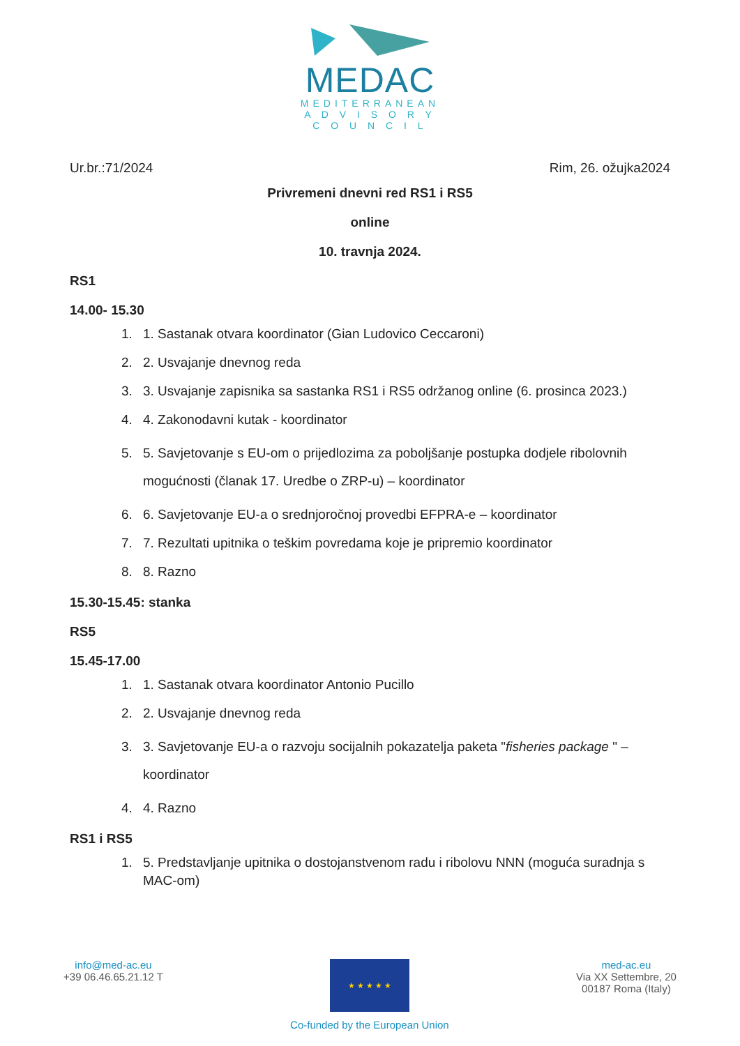MEDAC
MEDITERRANEAN
A D V I S O R Y
C O U N C I L
Ur.br.:71/2024 Rim, 26. ožujka2024
Privremeni dnevni red RS1 i RS5
online
10. travnja 2024.
RS1
14.00- 15.30
1. 1. Sastanak otvara koordinator (Gian Ludovico Ceccaroni)
2. 2. Usvajanje dnevnog reda
3. 3. Usvajanje zapisnika sa sastanka RS1 i RS5 održanog online (6. prosinca 2023.)
4. 4. Zakonodavni kutak - koordinator
5. 5. Savjetovanje s EU-om o prijedlozima za poboljšanje postupka dodjele ribolovnih mogućnosti (članak 17. Uredbe o ZRP-u) – koordinator
6. 6. Savjetovanje EU-a o srednjoročnoj provedbi EFPRA-e – koordinator
7. 7. Rezultati upitnika o teškim povredama koje je pripremio koordinator
8. 8. Razno
15.30-15.45: stanka
RS5
15.45-17.00
1. 1. Sastanak otvara koordinator Antonio Pucillo
2. 2. Usvajanje dnevnog reda
3. 3. Savjetovanje EU-a o razvoju socijalnih pokazatelja paketa "fisheries package " – koordinator
4. 4. Razno
RS1 i RS5
1. 5. Predstavljanje upitnika o dostojanstvenom radu i ribolovu NNN (moguća suradnja s MAC-om)
info@med-ac.eu
+39 06.46.65.21.12 T
★ ★ ★ ★ ★
Co-funded by the European Union
med-ac.eu
Via XX Settembre, 20
00187 Roma (Italy)